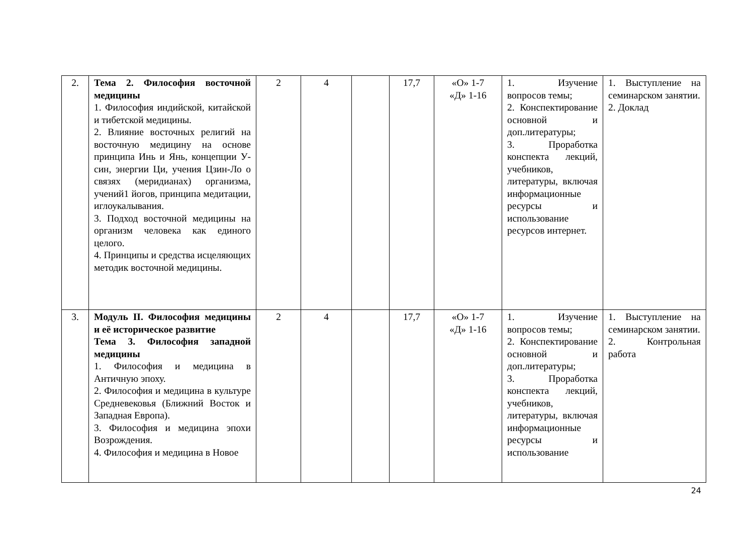| 2. | Тема 2. Философия восточной медицины 1. Философия индийской, китайской и тибетской медицины. 2. Влияние восточных религий на восточную медицину на основе принципа Инь и Янь, концепции У-син, энергии Ци, учения Цзин-Ло о связях (меридианах) организма, учений1 йогов, принципа медитации, иглоукалывания. 3. Подход восточной медицины на организм человека как единого целого. 4. Принципы и средства исцеляющих методик восточной медицины. | 2 | 4 | | 17,7 | «О» 1-7 «Д» 1-16 | 1. Изучение вопросов темы; 2. Конспектирование основной и доп.литературы; 3. Проработка конспекта лекций, учебников, литературы, включая информационные ресурсы и использование ресурсов интернет. | 1. Выступление на семинарском занятии. 2. Доклад |
| 3. | Модуль II. Философия медицины и её историческое развитие Тема 3. Философия западной медицины 1. Философия и медицина в Античную эпоху. 2. Философия и медицина в культуре Средневековья (Ближний Восток и Западная Европа). 3. Философия и медицина эпохи Возрождения. 4. Философия и медицина в Новое | 2 | 4 | | 17,7 | «О» 1-7 «Д» 1-16 | 1. Изучение вопросов темы; 2. Конспектирование основной и доп.литературы; 3. Проработка конспекта лекций, учебников, литературы, включая информационные ресурсы и использование | 1. Выступление на семинарском занятии. 2. Контрольная работа |
24